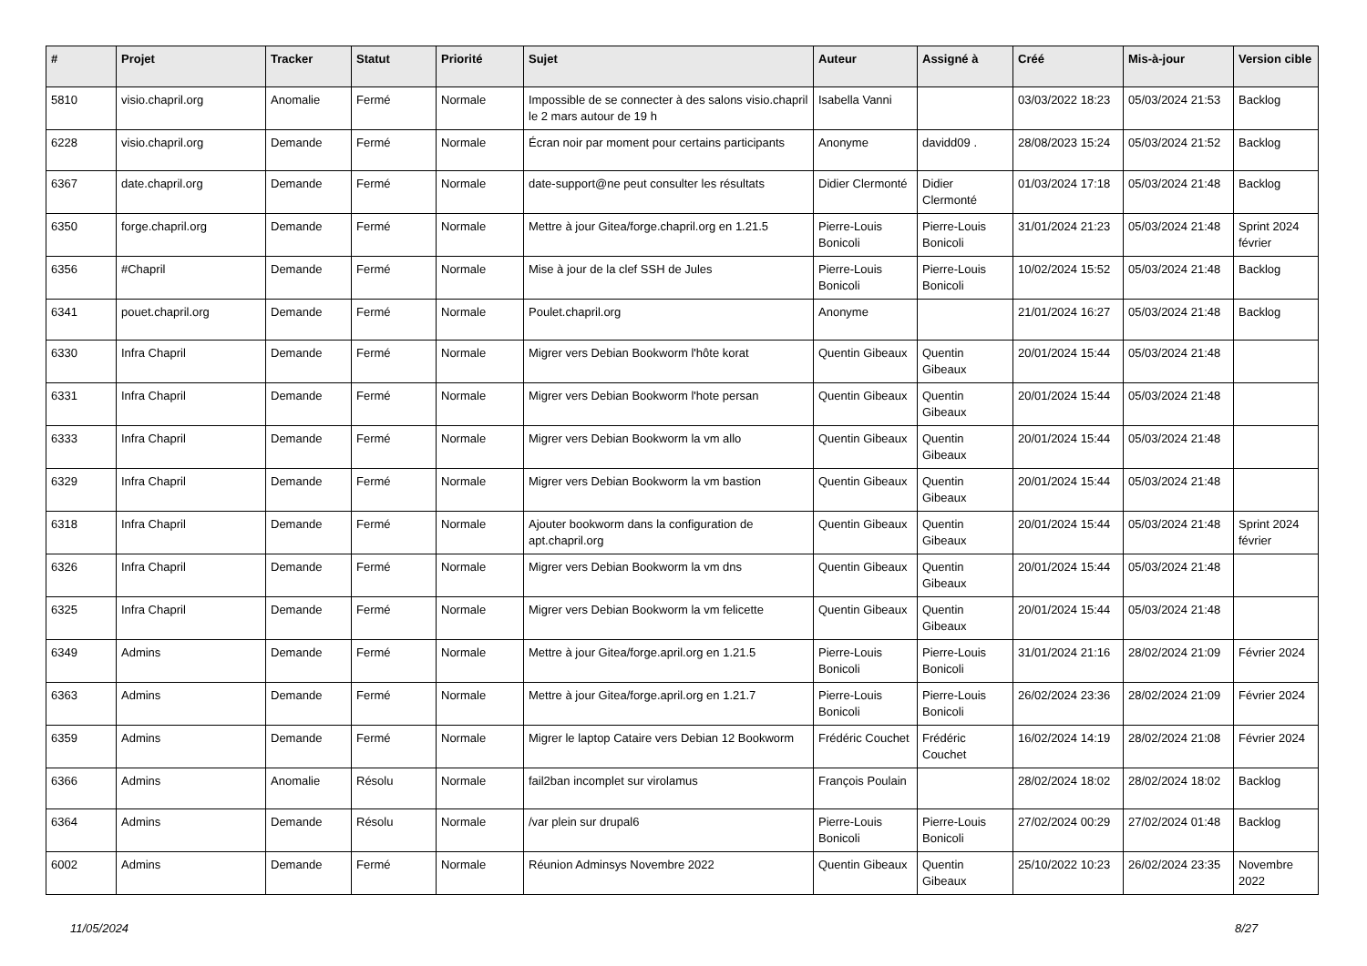| # | Projet | Tracker | Statut | Priorité | Sujet | Auteur | Assigné à | Créé | Mis-à-jour | Version cible |
| --- | --- | --- | --- | --- | --- | --- | --- | --- | --- | --- |
| 5810 | visio.chapril.org | Anomalie | Fermé | Normale | Impossible de se connecter à des salons visio.chapril le 2 mars autour de 19 h | Isabella Vanni | | 03/03/2022 18:23 | 05/03/2024 21:53 | Backlog |
| 6228 | visio.chapril.org | Demande | Fermé | Normale | Écran noir par moment pour certains participants | Anonyme | davidd09 . | 28/08/2023 15:24 | 05/03/2024 21:52 | Backlog |
| 6367 | date.chapril.org | Demande | Fermé | Normale | date-support@ne peut consulter les résultats | Didier Clermonté | Didier Clermonté | 01/03/2024 17:18 | 05/03/2024 21:48 | Backlog |
| 6350 | forge.chapril.org | Demande | Fermé | Normale | Mettre à jour Gitea/forge.chapril.org en 1.21.5 | Pierre-Louis Bonicoli | Pierre-Louis Bonicoli | 31/01/2024 21:23 | 05/03/2024 21:48 | Sprint 2024 février |
| 6356 | #Chapril | Demande | Fermé | Normale | Mise à jour de la clef SSH de Jules | Pierre-Louis Bonicoli | Pierre-Louis Bonicoli | 10/02/2024 15:52 | 05/03/2024 21:48 | Backlog |
| 6341 | pouet.chapril.org | Demande | Fermé | Normale | Poulet.chapril.org | Anonyme | | 21/01/2024 16:27 | 05/03/2024 21:48 | Backlog |
| 6330 | Infra Chapril | Demande | Fermé | Normale | Migrer vers Debian Bookworm l'hôte korat | Quentin Gibeaux | Quentin Gibeaux | 20/01/2024 15:44 | 05/03/2024 21:48 | |
| 6331 | Infra Chapril | Demande | Fermé | Normale | Migrer vers Debian Bookworm l'hote persan | Quentin Gibeaux | Quentin Gibeaux | 20/01/2024 15:44 | 05/03/2024 21:48 | |
| 6333 | Infra Chapril | Demande | Fermé | Normale | Migrer vers Debian Bookworm la vm allo | Quentin Gibeaux | Quentin Gibeaux | 20/01/2024 15:44 | 05/03/2024 21:48 | |
| 6329 | Infra Chapril | Demande | Fermé | Normale | Migrer vers Debian Bookworm la vm bastion | Quentin Gibeaux | Quentin Gibeaux | 20/01/2024 15:44 | 05/03/2024 21:48 | |
| 6318 | Infra Chapril | Demande | Fermé | Normale | Ajouter bookworm dans la configuration de apt.chapril.org | Quentin Gibeaux | Quentin Gibeaux | 20/01/2024 15:44 | 05/03/2024 21:48 | Sprint 2024 février |
| 6326 | Infra Chapril | Demande | Fermé | Normale | Migrer vers Debian Bookworm la vm dns | Quentin Gibeaux | Quentin Gibeaux | 20/01/2024 15:44 | 05/03/2024 21:48 | |
| 6325 | Infra Chapril | Demande | Fermé | Normale | Migrer vers Debian Bookworm la vm felicette | Quentin Gibeaux | Quentin Gibeaux | 20/01/2024 15:44 | 05/03/2024 21:48 | |
| 6349 | Admins | Demande | Fermé | Normale | Mettre à jour Gitea/forge.april.org en 1.21.5 | Pierre-Louis Bonicoli | Pierre-Louis Bonicoli | 31/01/2024 21:16 | 28/02/2024 21:09 | Février 2024 |
| 6363 | Admins | Demande | Fermé | Normale | Mettre à jour Gitea/forge.april.org en 1.21.7 | Pierre-Louis Bonicoli | Pierre-Louis Bonicoli | 26/02/2024 23:36 | 28/02/2024 21:09 | Février 2024 |
| 6359 | Admins | Demande | Fermé | Normale | Migrer le laptop Cataire vers Debian 12 Bookworm | Frédéric Couchet | Frédéric Couchet | 16/02/2024 14:19 | 28/02/2024 21:08 | Février 2024 |
| 6366 | Admins | Anomalie | Résolu | Normale | fail2ban incomplet sur virolamus | François Poulain | | 28/02/2024 18:02 | 28/02/2024 18:02 | Backlog |
| 6364 | Admins | Demande | Résolu | Normale | /var plein sur drupal6 | Pierre-Louis Bonicoli | Pierre-Louis Bonicoli | 27/02/2024 00:29 | 27/02/2024 01:48 | Backlog |
| 6002 | Admins | Demande | Fermé | Normale | Réunion Adminsys Novembre 2022 | Quentin Gibeaux | Quentin Gibeaux | 25/10/2022 10:23 | 26/02/2024 23:35 | Novembre 2022 |
11/05/2024 8/27